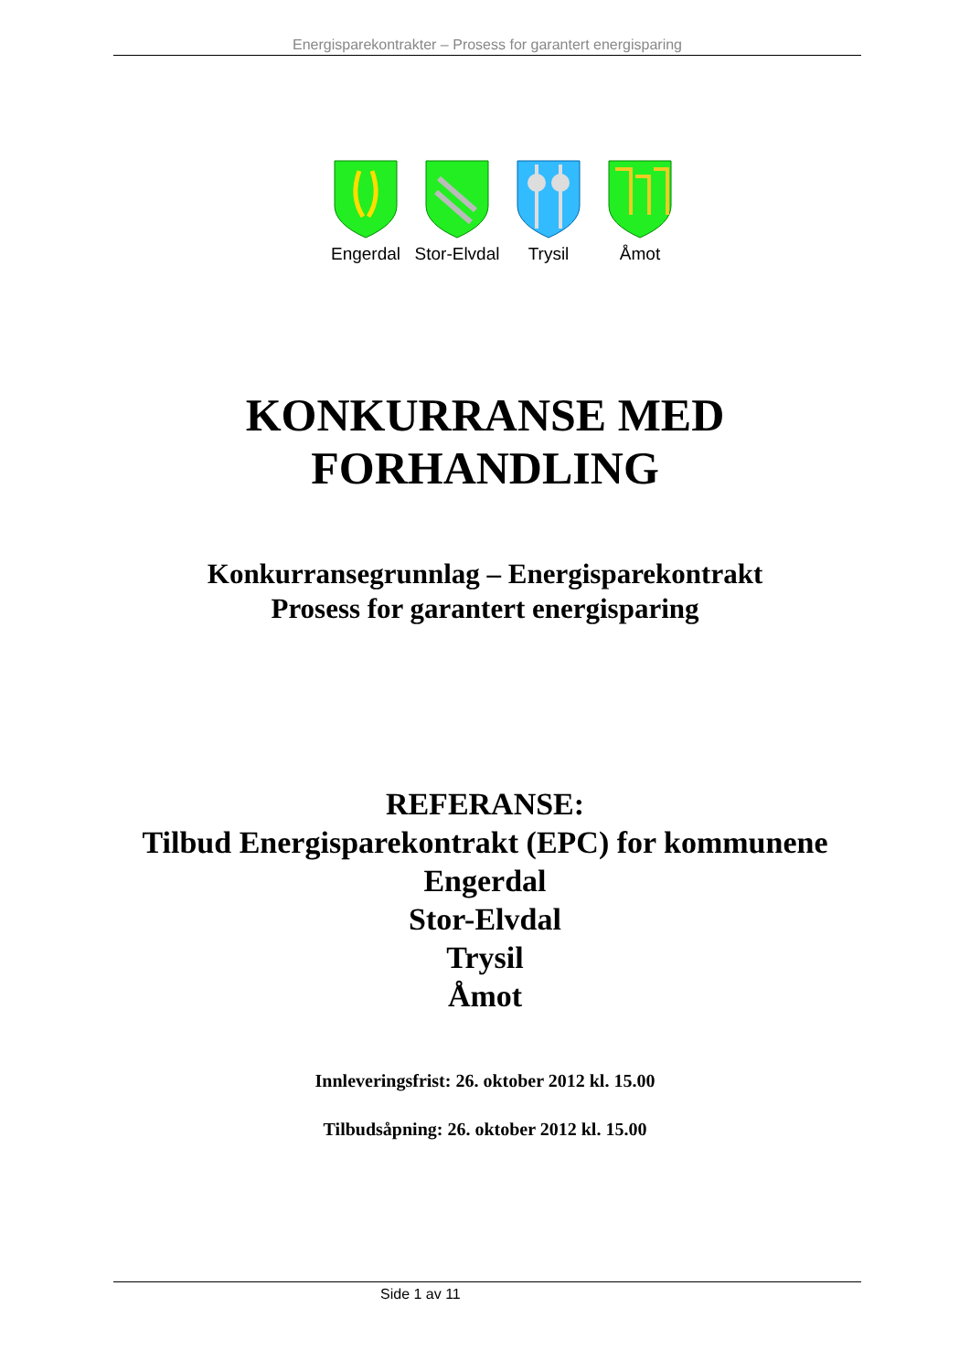Energisparekontrakter – Prosess for garantert energisparing
Engerdal Stor-Elvdal
Trysil Åmot
KONKURRANSE MED
FORHANDLING
Konkurransegrunnlag – Energisparekontrakt
Prosess for garantert energisparing
REFERANSE:
Tilbud Energisparekontrakt (EPC) for kommunene
Engerdal
Stor-Elvdal
Trysil
Åmot
Innleveringsfrist: 26. oktober 2012 kl. 15.00
Tilbudsåpning: 26. oktober 2012 kl. 15.00
Side 1 av 11